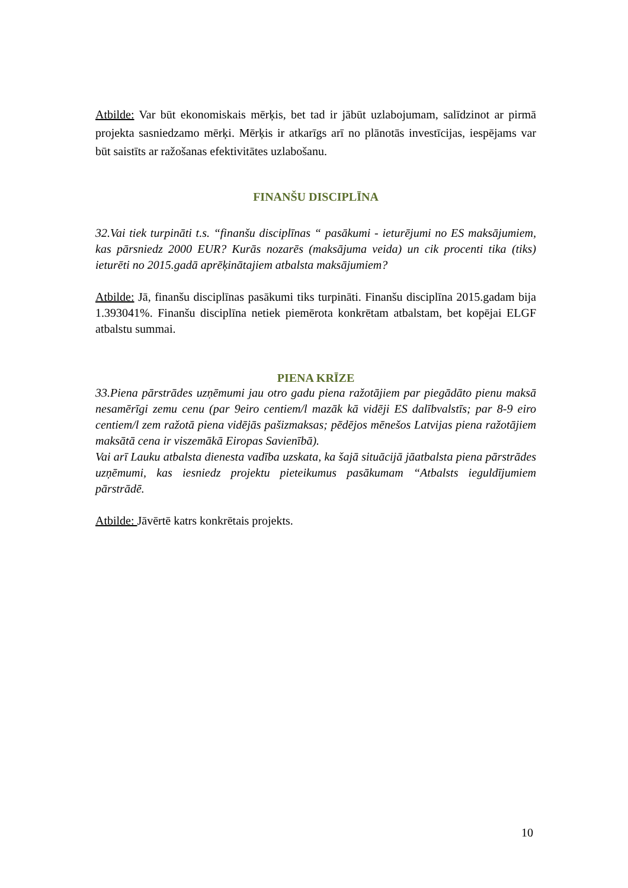Atbilde: Var būt ekonomiskais mērķis, bet tad ir jābūt uzlabojumam, salīdzinot ar pirmā projekta sasniedzamo mērķi. Mērķis ir atkarīgs arī no plānotās investīcijas, iespējams var būt saistīts ar ražošanas efektivitātes uzlabošanu.
FINANŠU DISCIPLĪNA
32.Vai tiek turpināti t.s. “finanšu disciplīnas “ pasākumi - ieturējumi no ES maksājumiem, kas pārsniedz 2000 EUR? Kurās nozarēs (maksājuma veida) un cik procenti tika (tiks) ieturēti no 2015.gadā aprēķinātajiem atbalsta maksājumiem?
Atbilde: Jā, finanšu disciplīnas pasākumi tiks turpināti. Finanšu disciplīna 2015.gadam bija 1.393041%. Finanšu disciplīna netiek piemērota konkrētam atbalstam, bet kopējai ELGF atbalstu summai.
PIENA KRĪZE
33.Piena pārstrādes uzņēmumi jau otro gadu piena ražotājiem par piegādāto pienu maksā nesamērīgi zemu cenu (par 9eiro centiem/l mazāk kā vidēji ES dalībvalstīs; par 8-9 eiro centiem/l zem ražotā piena vidējās pašizmaksas; pēdējos mēnešos Latvijas piena ražotājiem maksātā cena ir viszemākā Eiropas Savienībā).
Vai arī Lauku atbalsta dienesta vadība uzskata, ka šajā situācijā jāatbalsta piena pārstrādes uzņēmumi, kas iesniedz projektu pieteikumus pasākumam “Atbalsts ieguldījumiem pārstrādē.
Atbilde: Jāvērtē katrs konkrētais projekts.
10